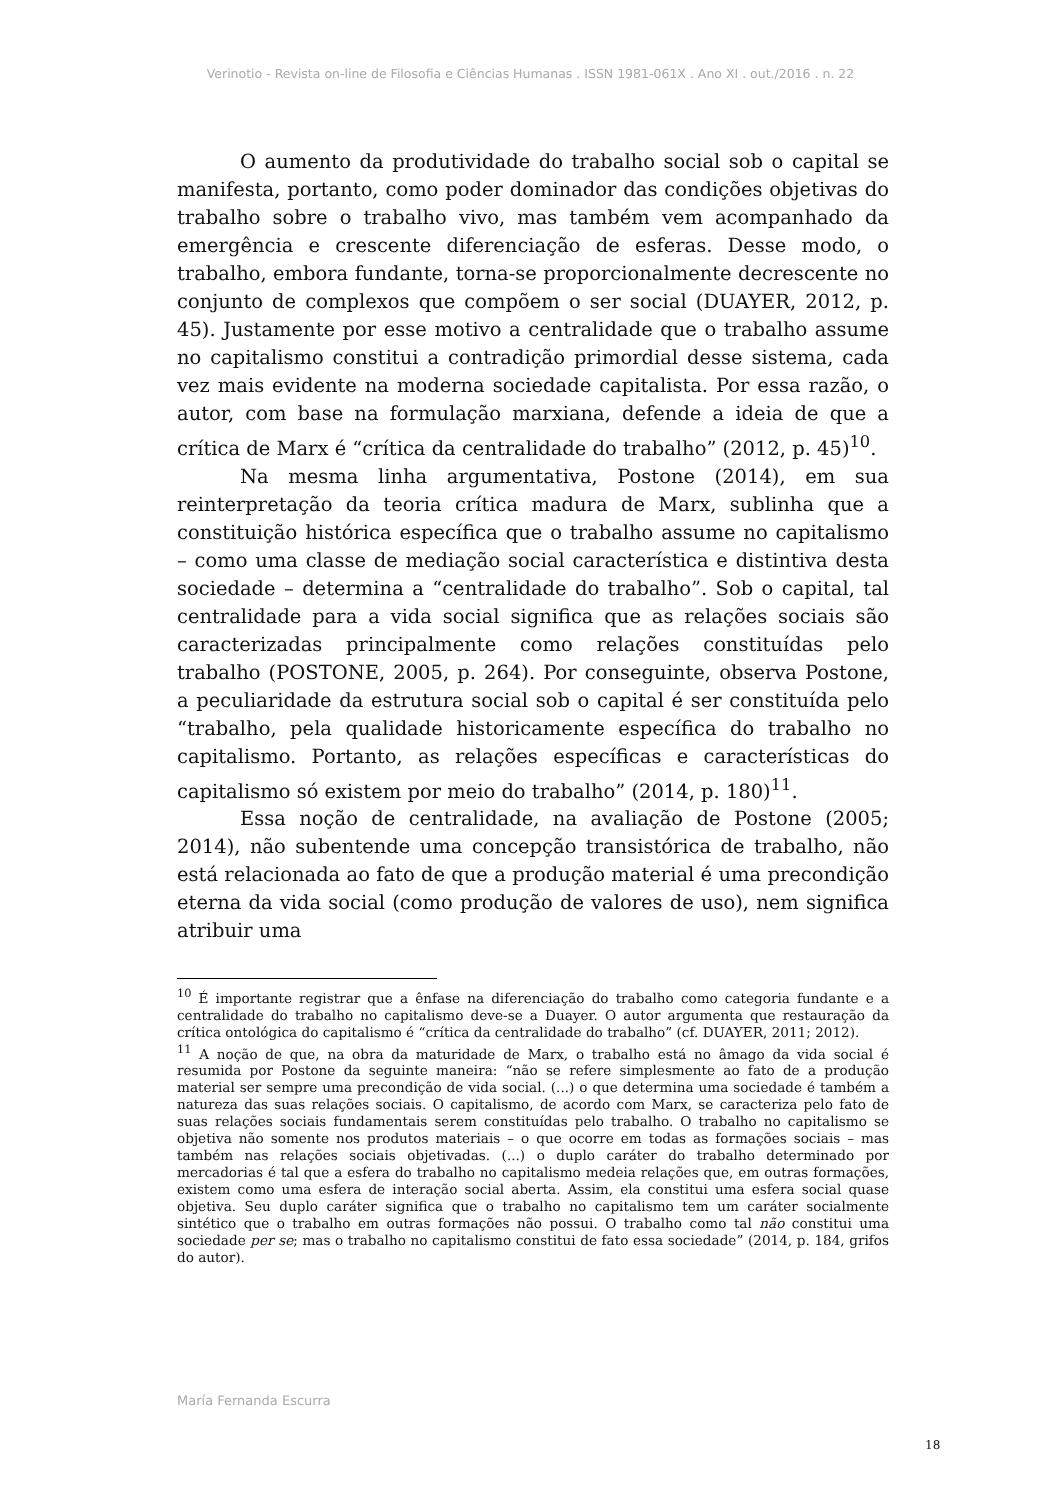Verinotio - Revista on-line de Filosofia e Ciências Humanas . ISSN 1981-061X . Ano XI . out./2016 . n. 22
O aumento da produtividade do trabalho social sob o capital se manifesta, portanto, como poder dominador das condições objetivas do trabalho sobre o trabalho vivo, mas também vem acompanhado da emergência e crescente diferenciação de esferas. Desse modo, o trabalho, embora fundante, torna-se proporcionalmente decrescente no conjunto de complexos que compõem o ser social (DUAYER, 2012, p. 45). Justamente por esse motivo a centralidade que o trabalho assume no capitalismo constitui a contradição primordial desse sistema, cada vez mais evidente na moderna sociedade capitalista. Por essa razão, o autor, com base na formulação marxiana, defende a ideia de que a crítica de Marx é “crítica da centralidade do trabalho” (2012, p. 45)<sup>10</sup>.
Na mesma linha argumentativa, Postone (2014), em sua reinterpretação da teoria crítica madura de Marx, sublinha que a constituição histórica específica que o trabalho assume no capitalismo – como uma classe de mediação social característica e distintiva desta sociedade – determina a “centralidade do trabalho”. Sob o capital, tal centralidade para a vida social significa que as relações sociais são caracterizadas principalmente como relações constituídas pelo trabalho (POSTONE, 2005, p. 264). Por conseguinte, observa Postone, a peculiaridade da estrutura social sob o capital é ser constituída pelo “trabalho, pela qualidade historicamente específica do trabalho no capitalismo. Portanto, as relações específicas e características do capitalismo só existem por meio do trabalho” (2014, p. 180)<sup>11</sup>.
Essa noção de centralidade, na avaliação de Postone (2005; 2014), não subentende uma concepção transistórica de trabalho, não está relacionada ao fato de que a produção material é uma precondição eterna da vida social (como produção de valores de uso), nem significa atribuir uma
<sup>10</sup> É importante registrar que a ênfase na diferenciação do trabalho como categoria fundante e a centralidade do trabalho no capitalismo deve-se a Duayer. O autor argumenta que restauração da crítica ontológica do capitalismo é “crítica da centralidade do trabalho” (cf. DUAYER, 2011; 2012).
<sup>11</sup> A noção de que, na obra da maturidade de Marx, o trabalho está no âmago da vida social é resumida por Postone da seguinte maneira: “não se refere simplesmente ao fato de a produção material ser sempre uma precondição de vida social. (...) o que determina uma sociedade é também a natureza das suas relações sociais. O capitalismo, de acordo com Marx, se caracteriza pelo fato de suas relações sociais fundamentais serem constituídas pelo trabalho. O trabalho no capitalismo se objetiva não somente nos produtos materiais – o que ocorre em todas as formações sociais – mas também nas relações sociais objetivadas. (...) o duplo caráter do trabalho determinado por mercadorias é tal que a esfera do trabalho no capitalismo medeia relações que, em outras formações, existem como uma esfera de interação social aberta. Assim, ela constitui uma esfera social quase objetiva. Seu duplo caráter significa que o trabalho no capitalismo tem um caráter socialmente sintético que o trabalho em outras formações não possui. O trabalho como tal não constitui uma sociedade per se; mas o trabalho no capitalismo constitui de fato essa sociedade” (2014, p. 184, grifos do autor).
María Fernanda Escurra
18